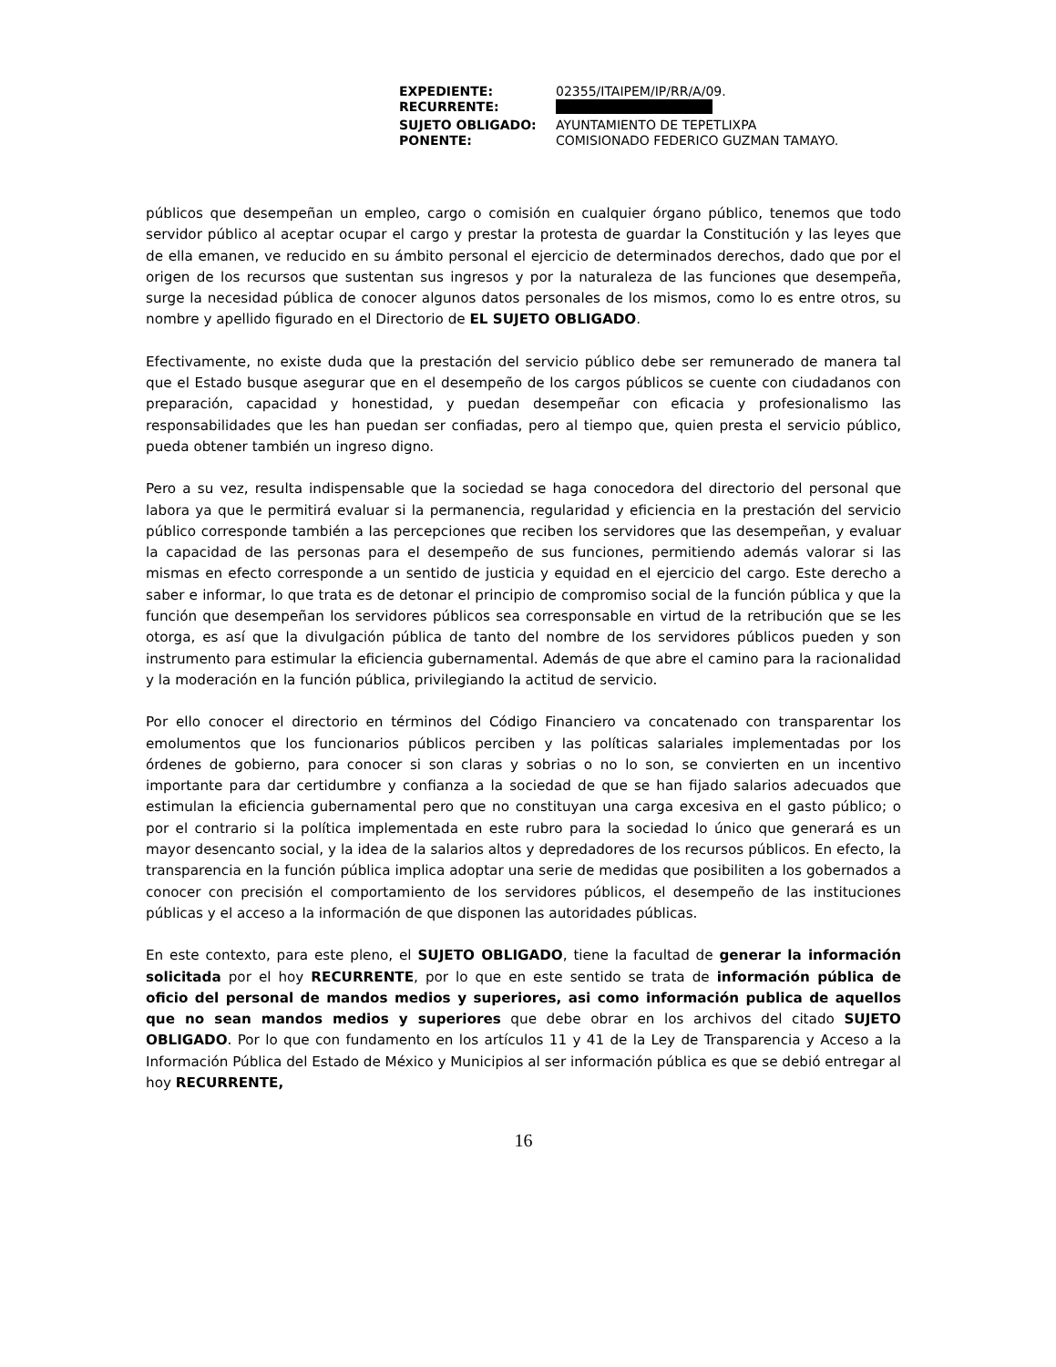| EXPEDIENTE: | 02355/ITAIPEM/IP/RR/A/09. |
| RECURRENTE: | |
| SUJETO OBLIGADO: | AYUNTAMIENTO DE TEPETLIXPA |
| PONENTE: | COMISIONADO FEDERICO GUZMAN TAMAYO. |
públicos que desempeñan un empleo, cargo o comisión en cualquier órgano público, tenemos que todo servidor público al aceptar ocupar el cargo y prestar la protesta de guardar la Constitución y las leyes que de ella emanen, ve reducido en su ámbito personal el ejercicio de determinados derechos, dado que por el origen de los recursos que sustentan sus ingresos y por la naturaleza de las funciones que desempeña, surge la necesidad pública de conocer algunos datos personales de los mismos, como lo es entre otros, su nombre y apellido figurado en el Directorio de EL SUJETO OBLIGADO.
Efectivamente, no existe duda que la prestación del servicio público debe ser remunerado de manera tal que el Estado busque asegurar que en el desempeño de los cargos públicos se cuente con ciudadanos con preparación, capacidad y honestidad, y puedan desempeñar con eficacia y profesionalismo las responsabilidades que les han puedan ser confiadas, pero al tiempo que, quien presta el servicio público, pueda obtener también un ingreso digno.
Pero a su vez, resulta indispensable que la sociedad se haga conocedora del directorio del personal que labora ya que le permitirá evaluar si la permanencia, regularidad y eficiencia en la prestación del servicio público corresponde también a las percepciones que reciben los servidores que las desempeñan, y evaluar la capacidad de las personas para el desempeño de sus funciones, permitiendo además valorar si las mismas en efecto corresponde a un sentido de justicia y equidad en el ejercicio del cargo. Este derecho a saber e informar, lo que trata es de detonar el principio de compromiso social de la función pública y que la función que desempeñan los servidores públicos sea corresponsable en virtud de la retribución que se les otorga, es así que la divulgación pública de tanto del nombre de los servidores públicos pueden y son instrumento para estimular la eficiencia gubernamental. Además de que abre el camino para la racionalidad y la moderación en la función pública, privilegiando la actitud de servicio.
Por ello conocer el directorio en términos del Código Financiero va concatenado con transparentar los emolumentos que los funcionarios públicos perciben y las políticas salariales implementadas por los órdenes de gobierno, para conocer si son claras y sobrias o no lo son, se convierten en un incentivo importante para dar certidumbre y confianza a la sociedad de que se han fijado salarios adecuados que estimulan la eficiencia gubernamental pero que no constituyan una carga excesiva en el gasto público; o por el contrario si la política implementada en este rubro para la sociedad lo único que generará es un mayor desencanto social, y la idea de la salarios altos y depredadores de los recursos públicos. En efecto, la transparencia en la función pública implica adoptar una serie de medidas que posibiliten a los gobernados a conocer con precisión el comportamiento de los servidores públicos, el desempeño de las instituciones públicas y el acceso a la información de que disponen las autoridades públicas.
En este contexto, para este pleno, el SUJETO OBLIGADO, tiene la facultad de generar la información solicitada por el hoy RECURRENTE, por lo que en este sentido se trata de información pública de oficio del personal de mandos medios y superiores, asi como información publica de aquellos que no sean mandos medios y superiores que debe obrar en los archivos del citado SUJETO OBLIGADO. Por lo que con fundamento en los artículos 11 y 41 de la Ley de Transparencia y Acceso a la Información Pública del Estado de México y Municipios al ser información pública es que se debió entregar al hoy RECURRENTE,
16